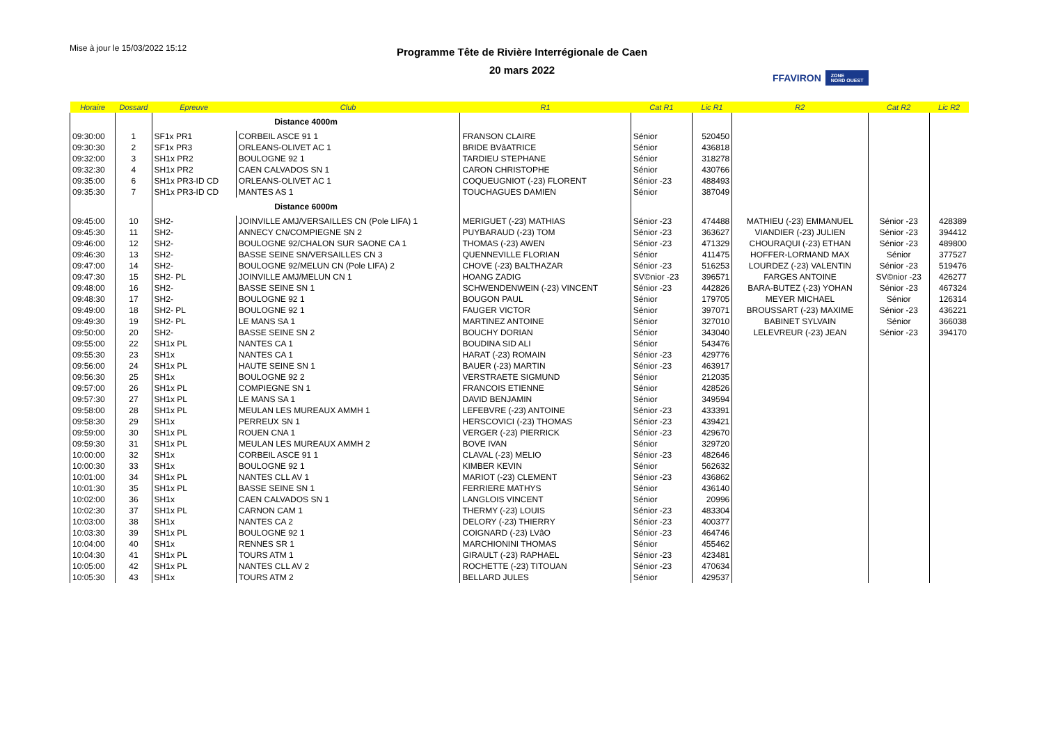Mise à jour le 15/03/2022 15:12
Programme Tête de Rivière Interrégionale de Caen
20 mars 2022
FFAVIRON ZONE
NORD OUEST
| Horaire | Dossard | Epreuve | Club | R1 | Cat R1 | Lic R1 | R2 | Cat R2 | Lic R2 |
| --- | --- | --- | --- | --- | --- | --- | --- | --- | --- |
| | | Distance 4000m | | | | | | | |
| 09:30:00 | 1 | SF1x PR1 | CORBEIL ASCE 91 1 | FRANSON CLAIRE | Sénior | 520450 | | | |
| 09:30:30 | 2 | SF1x PR3 | ORLEANS-OLIVET AC 1 | BRIDE BVâATRICE | Sénior | 436818 | | | |
| 09:32:00 | 3 | SH1x PR2 | BOULOGNE 92 1 | TARDIEU STEPHANE | Sénior | 318278 | | | |
| 09:32:30 | 4 | SH1x PR2 | CAEN CALVADOS SN 1 | CARON CHRISTOPHE | Sénior | 430766 | | | |
| 09:35:00 | 6 | SH1x PR3-ID CD | ORLEANS-OLIVET AC 1 | COQUEUGNIOT (-23) FLORENT | Sénior -23 | 488493 | | | |
| 09:35:30 | 7 | SH1x PR3-ID CD | MANTES AS 1 | TOUCHAGUES DAMIEN | Sénior | 387049 | | | |
| | | Distance 6000m | | | | | | | |
| 09:45:00 | 10 | SH2- | JOINVILLE AMJ/VERSAILLES CN (Pole LIFA) 1 | MERIGUET (-23) MATHIAS | Sénior -23 | 474488 | MATHIEU (-23) EMMANUEL | Sénior -23 | 428389 |
| 09:45:30 | 11 | SH2- | ANNECY CN/COMPIEGNE SN 2 | PUYBARAUD (-23) TOM | Sénior -23 | 363627 | VIANDIER (-23) JULIEN | Sénior -23 | 394412 |
| 09:46:00 | 12 | SH2- | BOULOGNE 92/CHALON SUR SAONE CA 1 | THOMAS (-23) AWEN | Sénior -23 | 471329 | CHOURAQUI (-23) ETHAN | Sénior -23 | 489800 |
| 09:46:30 | 13 | SH2- | BASSE SEINE SN/VERSAILLES CN 3 | QUENNEVILLE FLORIAN | Sénior | 411475 | HOFFER-LORMAND MAX | Sénior | 377527 |
| 09:47:00 | 14 | SH2- | BOULOGNE 92/MELUN CN (Pole LIFA) 2 | CHOVE (-23) BALTHAZAR | Sénior -23 | 516253 | LOURDEZ (-23) VALENTIN | Sénior -23 | 519476 |
| 09:47:30 | 15 | SH2- PL | JOINVILLE AMJ/MELUN CN 1 | HOANG ZADIG | SV©nior -23 | 396571 | FARGES ANTOINE | SV©nior -23 | 426277 |
| 09:48:00 | 16 | SH2- | BASSE SEINE SN 1 | SCHWENDENWEIN (-23) VINCENT | Sénior -23 | 442826 | BARA-BUTEZ (-23) YOHAN | Sénior -23 | 467324 |
| 09:48:30 | 17 | SH2- | BOULOGNE 92 1 | BOUGON PAUL | Sénior | 179705 | MEYER MICHAEL | Sénior | 126314 |
| 09:49:00 | 18 | SH2- PL | BOULOGNE 92 1 | FAUGER VICTOR | Sénior | 397071 | BROUSSART (-23) MAXIME | Sénior -23 | 436221 |
| 09:49:30 | 19 | SH2- PL | LE MANS SA 1 | MARTINEZ ANTOINE | Sénior | 327010 | BABINET SYLVAIN | Sénior | 366038 |
| 09:50:00 | 20 | SH2- | BASSE SEINE SN 2 | BOUCHY DORIAN | Sénior | 343040 | LELEVREUR (-23) JEAN | Sénior -23 | 394170 |
| 09:55:00 | 22 | SH1x PL | NANTES CA 1 | BOUDINA SID ALI | Sénior | 543476 | | | |
| 09:55:30 | 23 | SH1x | NANTES CA 1 | HARAT (-23) ROMAIN | Sénior -23 | 429776 | | | |
| 09:56:00 | 24 | SH1x PL | HAUTE SEINE SN 1 | BAUER (-23) MARTIN | Sénior -23 | 463917 | | | |
| 09:56:30 | 25 | SH1x | BOULOGNE 92 2 | VERSTRAETE SIGMUND | Sénior | 212035 | | | |
| 09:57:00 | 26 | SH1x PL | COMPIEGNE SN 1 | FRANCOIS ETIENNE | Sénior | 428526 | | | |
| 09:57:30 | 27 | SH1x PL | LE MANS SA 1 | DAVID BENJAMIN | Sénior | 349594 | | | |
| 09:58:00 | 28 | SH1x PL | MEULAN LES MUREAUX AMMH 1 | LEFEBVRE (-23) ANTOINE | Sénior -23 | 433391 | | | |
| 09:58:30 | 29 | SH1x | PERREUX SN 1 | HERSCOVICI (-23) THOMAS | Sénior -23 | 439421 | | | |
| 09:59:00 | 30 | SH1x PL | ROUEN CNA 1 | VERGER (-23) PIERRICK | Sénior -23 | 429670 | | | |
| 09:59:30 | 31 | SH1x PL | MEULAN LES MUREAUX AMMH 2 | BOVE IVAN | Sénior | 329720 | | | |
| 10:00:00 | 32 | SH1x | CORBEIL ASCE 91 1 | CLAVAL (-23) MELIO | Sénior -23 | 482646 | | | |
| 10:00:30 | 33 | SH1x | BOULOGNE 92 1 | KIMBER KEVIN | Sénior | 562632 | | | |
| 10:01:00 | 34 | SH1x PL | NANTES CLL AV 1 | MARIOT (-23) CLEMENT | Sénior -23 | 436862 | | | |
| 10:01:30 | 35 | SH1x PL | BASSE SEINE SN 1 | FERRIERE MATHYS | Sénior | 436140 | | | |
| 10:02:00 | 36 | SH1x | CAEN CALVADOS SN 1 | LANGLOIS VINCENT | Sénior | 20996 | | | |
| 10:02:30 | 37 | SH1x PL | CARNON CAM 1 | THERMY (-23) LOUIS | Sénior -23 | 483304 | | | |
| 10:03:00 | 38 | SH1x | NANTES CA 2 | DELORY (-23) THIERRY | Sénior -23 | 400377 | | | |
| 10:03:30 | 39 | SH1x PL | BOULOGNE 92 1 | COIGNARD (-23) LVâO | Sénior -23 | 464746 | | | |
| 10:04:00 | 40 | SH1x | RENNES SR 1 | MARCHIONINI THOMAS | Sénior | 455462 | | | |
| 10:04:30 | 41 | SH1x PL | TOURS ATM 1 | GIRAULT (-23) RAPHAEL | Sénior -23 | 423481 | | | |
| 10:05:00 | 42 | SH1x PL | NANTES CLL AV 2 | ROCHETTE (-23) TITOUAN | Sénior -23 | 470634 | | | |
| 10:05:30 | 43 | SH1x | TOURS ATM 2 | BELLARD JULES | Sénior | 429537 | | | |